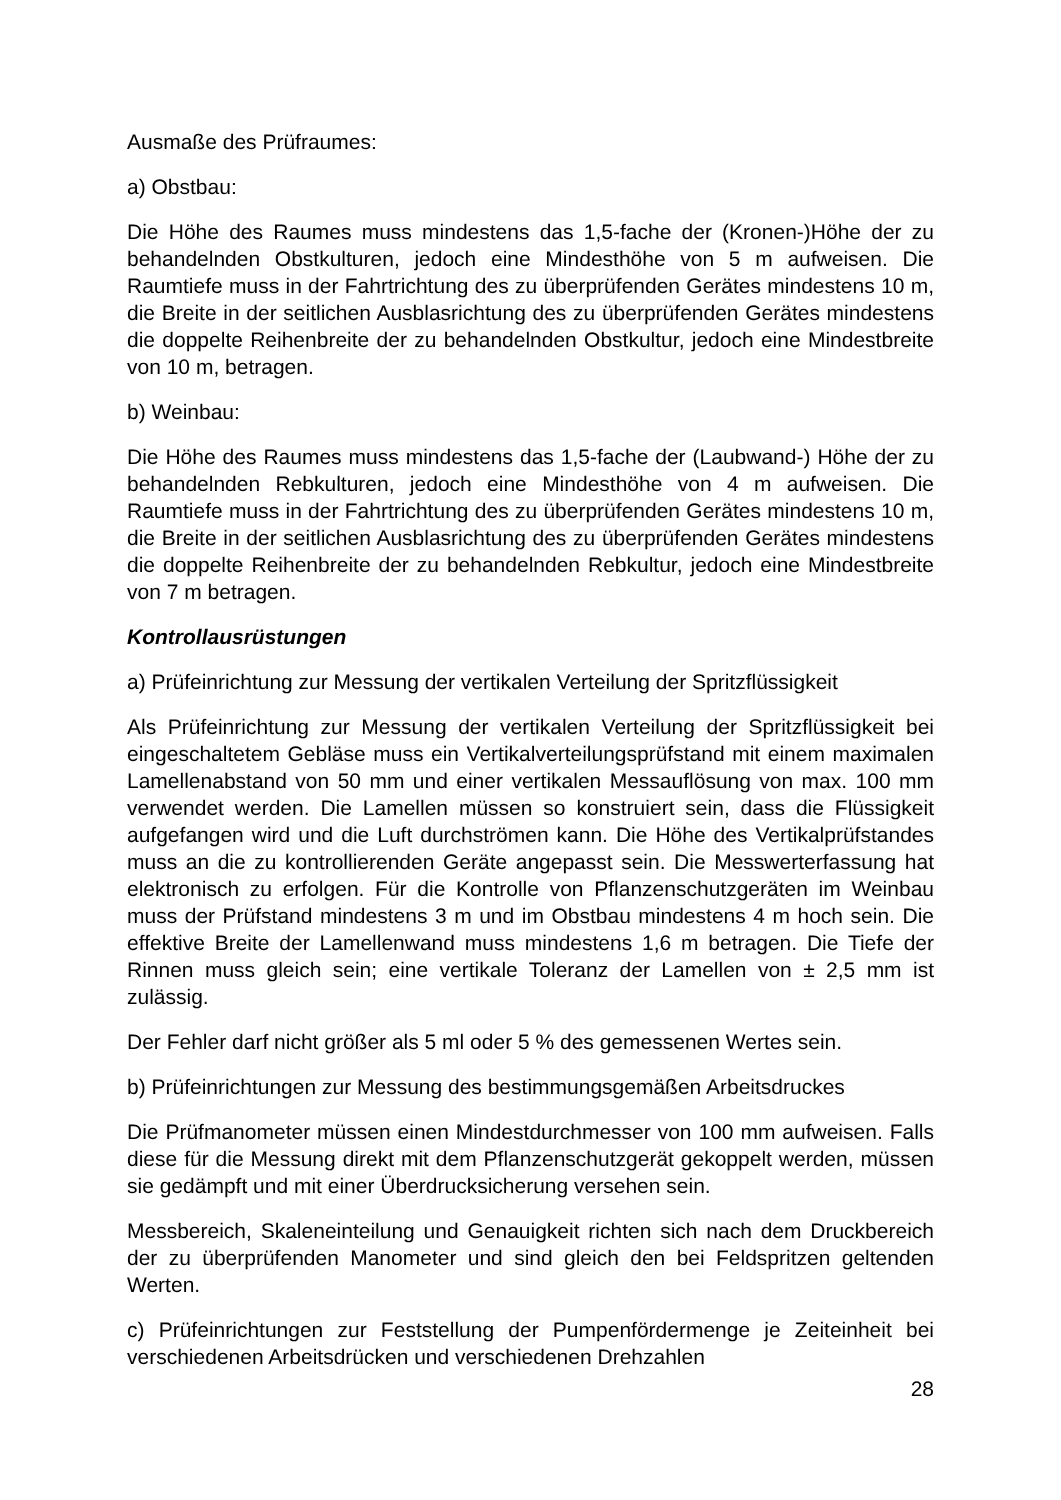Ausmaße des Prüfraumes:
a) Obstbau:
Die Höhe des Raumes muss mindestens das 1,5-fache der (Kronen-)Höhe der zu behandelnden Obstkulturen, jedoch eine Mindesthöhe von 5 m aufweisen. Die Raumtiefe muss in der Fahrtrichtung des zu überprüfenden Gerätes mindestens 10 m, die Breite in der seitlichen Ausblasrichtung des zu überprüfenden Gerätes mindestens die doppelte Reihenbreite der zu behandelnden Obstkultur, jedoch eine Mindestbreite von 10 m, betragen.
b) Weinbau:
Die Höhe des Raumes muss mindestens das 1,5-fache der (Laubwand-) Höhe der zu behandelnden Rebkulturen, jedoch eine Mindesthöhe von 4 m aufweisen. Die Raumtiefe muss in der Fahrtrichtung des zu überprüfenden Gerätes mindestens 10 m, die Breite in der seitlichen Ausblasrichtung des zu überprüfenden Gerätes mindestens die doppelte Reihenbreite der zu behandelnden Rebkultur, jedoch eine Mindestbreite von 7 m betragen.
Kontrollausrüstungen
a) Prüfeinrichtung zur Messung der vertikalen Verteilung der Spritzflüssigkeit
Als Prüfeinrichtung zur Messung der vertikalen Verteilung der Spritzflüssigkeit bei eingeschaltetem Gebläse muss ein Vertikalverteilungsprüfstand mit einem maximalen Lamellenabstand von 50 mm und einer vertikalen Messauflösung von max. 100 mm verwendet werden. Die Lamellen müssen so konstruiert sein, dass die Flüssigkeit aufgefangen wird und die Luft durchströmen kann. Die Höhe des Vertikalprüfstandes muss an die zu kontrollierenden Geräte angepasst sein. Die Messwerterfassung hat elektronisch zu erfolgen. Für die Kontrolle von Pflanzenschutzgeräten im Weinbau muss der Prüfstand mindestens 3 m und im Obstbau mindestens 4 m hoch sein. Die effektive Breite der Lamellenwand muss mindestens 1,6 m betragen. Die Tiefe der Rinnen muss gleich sein; eine vertikale Toleranz der Lamellen von ± 2,5 mm ist zulässig.
Der Fehler darf nicht größer als 5 ml oder 5 % des gemessenen Wertes sein.
b) Prüfeinrichtungen zur Messung des bestimmungsgemäßen Arbeitsdruckes
Die Prüfmanometer müssen einen Mindestdurchmesser von 100 mm aufweisen. Falls diese für die Messung direkt mit dem Pflanzenschutzgerät gekoppelt werden, müssen sie gedämpft und mit einer Überdrucksicherung versehen sein.
Messbereich, Skaleneinteilung und Genauigkeit richten sich nach dem Druckbereich der zu überprüfenden Manometer und sind gleich den bei Feldspritzen geltenden Werten.
c) Prüfeinrichtungen zur Feststellung der Pumpenfördermenge je Zeiteinheit bei verschiedenen Arbeitsdrücken und verschiedenen Drehzahlen
28